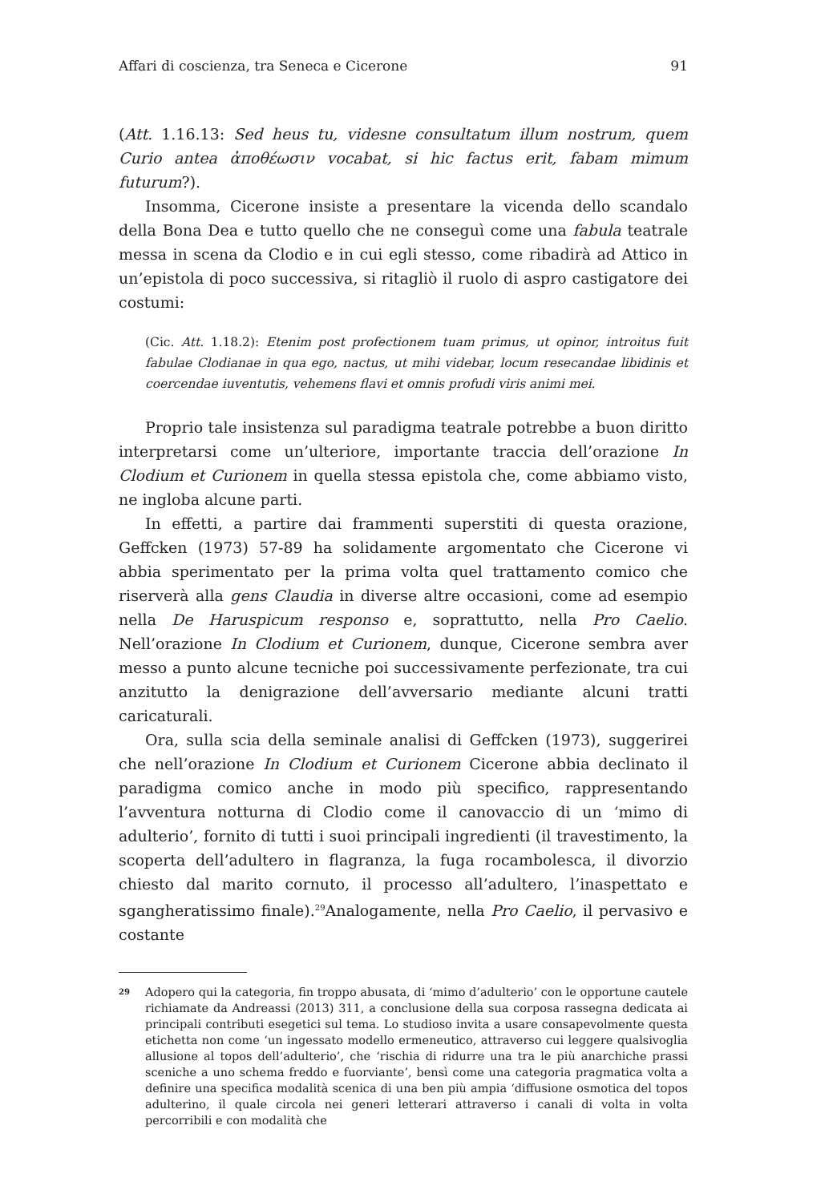Affari di coscienza, tra Seneca e Cicerone 91
(Att. 1.16.13: Sed heus tu, videsne consultatum illum nostrum, quem Curio antea ἀποθέωσιν vocabat, si hic factus erit, fabam mimum futurum?).
Insomma, Cicerone insiste a presentare la vicenda dello scandalo della Bona Dea e tutto quello che ne conseguì come una fabula teatrale messa in scena da Clodio e in cui egli stesso, come ribadirà ad Attico in un’epistola di poco successiva, si ritagliò il ruolo di aspro castigatore dei costumi:
(Cic. Att. 1.18.2): Etenim post profectionem tuam primus, ut opinor, introitus fuit fabulae Clodianae in qua ego, nactus, ut mihi videbar, locum resecandae libidinis et coercendae iuventutis, vehemens flavi et omnis profudi viris animi mei.
Proprio tale insistenza sul paradigma teatrale potrebbe a buon diritto interpretarsi come un’ulteriore, importante traccia dell’orazione In Clodium et Curionem in quella stessa epistola che, come abbiamo visto, ne ingloba alcune parti.
In effetti, a partire dai frammenti superstiti di questa orazione, Geffcken (1973) 57-89 ha solidamente argomentato che Cicerone vi abbia sperimentato per la prima volta quel trattamento comico che riserverà alla gens Claudia in diverse altre occasioni, come ad esempio nella De Haruspicum responso e, soprattutto, nella Pro Caelio. Nell’orazione In Clodium et Curionem, dunque, Cicerone sembra aver messo a punto alcune tecniche poi successivamente perfezionate, tra cui anzitutto la denigrazione dell’avversario mediante alcuni tratti caricaturali.
Ora, sulla scia della seminale analisi di Geffcken (1973), suggerirei che nell’orazione In Clodium et Curionem Cicerone abbia declinato il paradigma comico anche in modo più specifico, rappresentando l’avventura notturna di Clodio come il canovaccio di un ‘mimo di adulterio’, fornito di tutti i suoi principali ingredienti (il travestimento, la scoperta dell’adultero in flagranza, la fuga rocambolesca, il divorzio chiesto dal marito cornuto, il processo all’adultero, l’inaspettato e sgangheratissimo finale).<sup>29</sup>Analogamente, nella Pro Caelio, il pervasivo e costante
<sup>29</sup> Adopero qui la categoria, fin troppo abusata, di ‘mimo d’adulterio’ con le opportune cautele richiamate da Andreassi (2013) 311, a conclusione della sua corposa rassegna dedicata ai principali contributi esegetici sul tema. Lo studioso invita a usare consapevolmente questa etichetta non come ‘un ingessato modello ermeneutico, attraverso cui leggere qualsivoglia allusione al topos dell’adulterio’, che ‘rischia di ridurre una tra le più anarchiche prassi sceniche a uno schema freddo e fuorviante’, bensì come una categoria pragmatica volta a definire una specifica modalità scenica di una ben più ampia ‘diffusione osmotica del topos adulterino, il quale circola nei generi letterari attraverso i canali di volta in volta percorribili e con modalità che